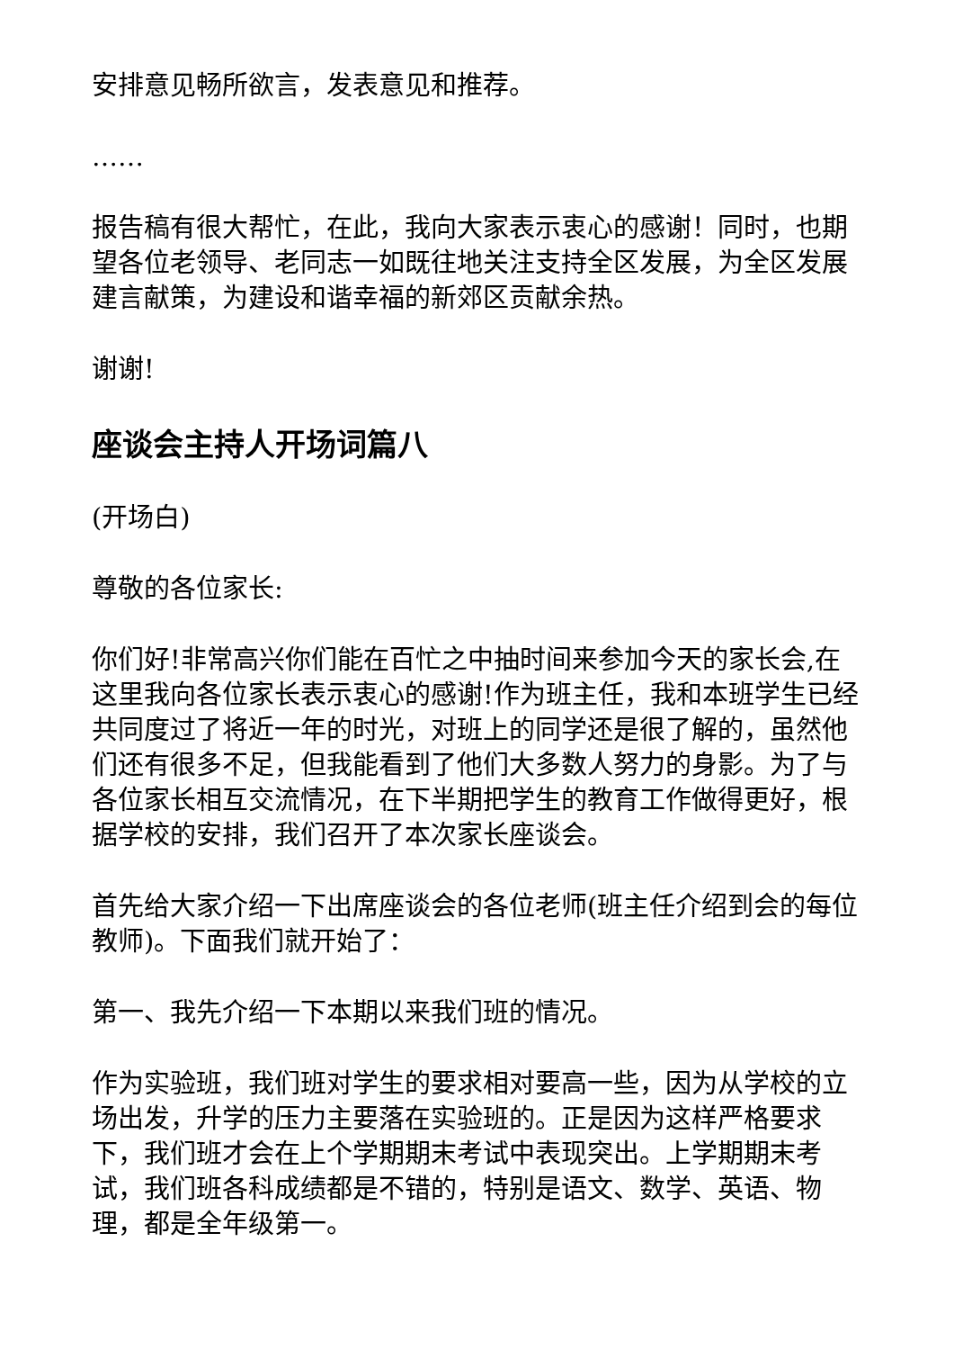安排意见畅所欲言，发表意见和推荐。
……
报告稿有很大帮忙，在此，我向大家表示衷心的感谢！同时，也期望各位老领导、老同志一如既往地关注支持全区发展，为全区发展建言献策，为建设和谐幸福的新郊区贡献余热。
谢谢!
座谈会主持人开场词篇八
(开场白)
尊敬的各位家长:
你们好!非常高兴你们能在百忙之中抽时间来参加今天的家长会,在这里我向各位家长表示衷心的感谢!作为班主任，我和本班学生已经共同度过了将近一年的时光，对班上的同学还是很了解的，虽然他们还有很多不足，但我能看到了他们大多数人努力的身影。为了与各位家长相互交流情况，在下半期把学生的教育工作做得更好，根据学校的安排，我们召开了本次家长座谈会。
首先给大家介绍一下出席座谈会的各位老师(班主任介绍到会的每位教师)。下面我们就开始了：
第一、我先介绍一下本期以来我们班的情况。
作为实验班，我们班对学生的要求相对要高一些，因为从学校的立场出发，升学的压力主要落在实验班的。正是因为这样严格要求下，我们班才会在上个学期期末考试中表现突出。上学期期末考试，我们班各科成绩都是不错的，特别是语文、数学、英语、物理，都是全年级第一。